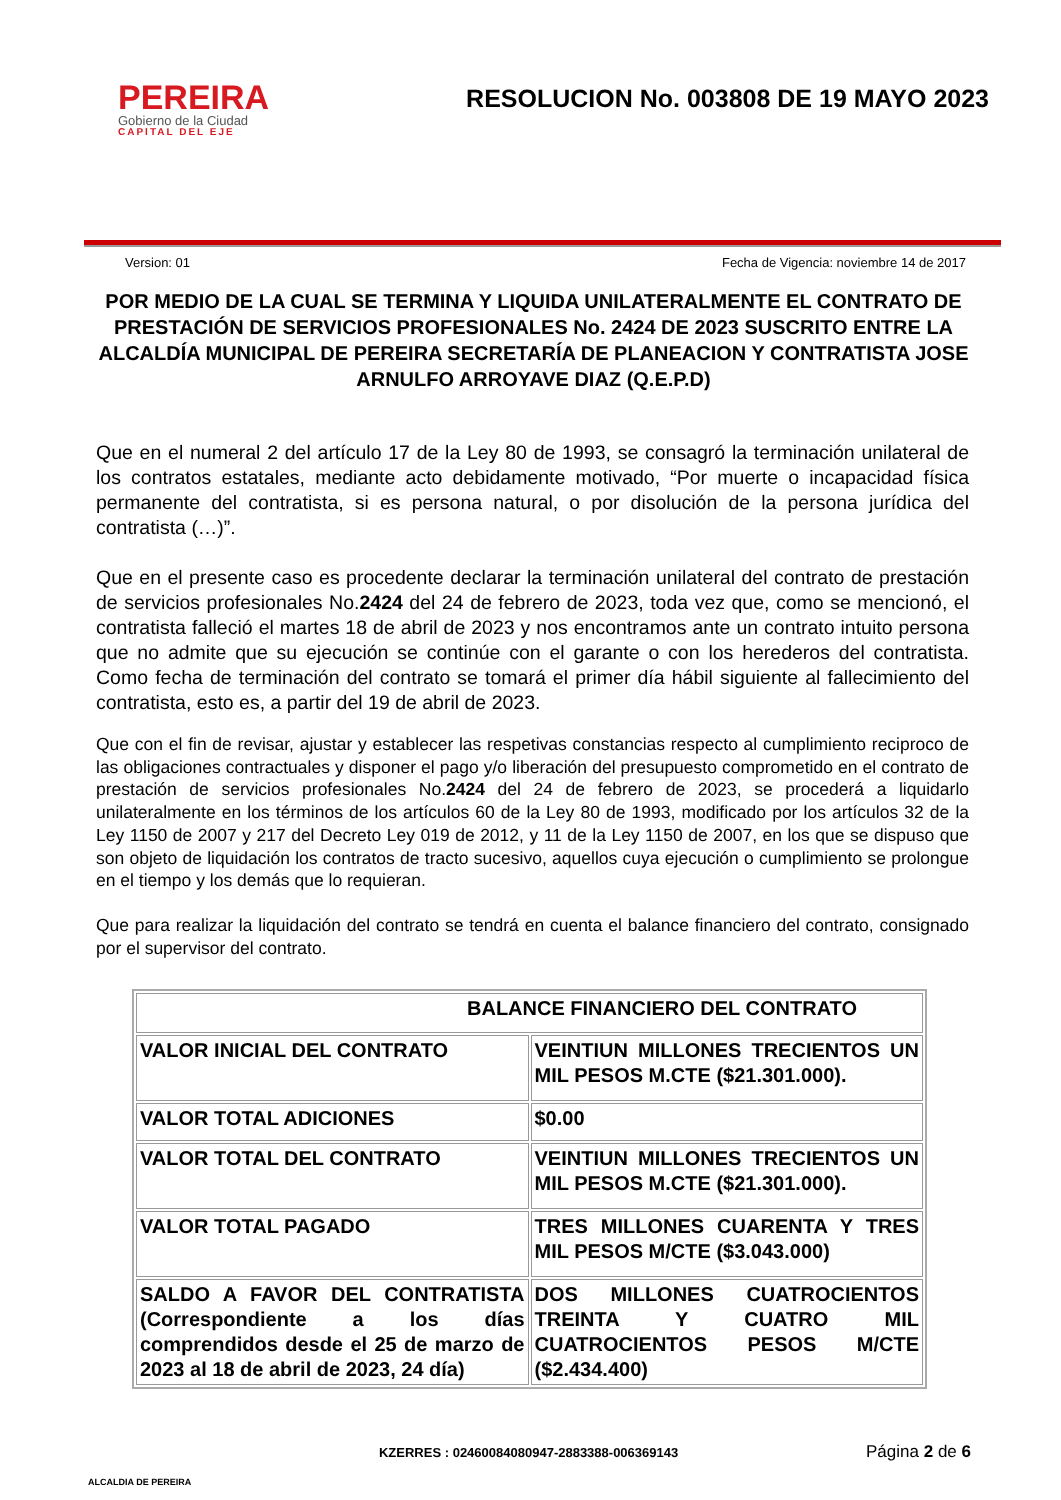PEREIRA
Gobierno de la Ciudad
CAPITAL DEL EJE
RESOLUCION No. 003808 DE 19 MAYO 2023
Version: 01 Fecha de Vigencia: noviembre 14 de 2017
POR MEDIO DE LA CUAL SE TERMINA Y LIQUIDA UNILATERALMENTE EL CONTRATO DE PRESTACIÓN DE SERVICIOS PROFESIONALES No. 2424 DE 2023 SUSCRITO ENTRE LA ALCALDÍA MUNICIPAL DE PEREIRA SECRETARÍA DE PLANEACION Y CONTRATISTA JOSE ARNULFO ARROYAVE DIAZ (Q.E.P.D)
Que en el numeral 2 del artículo 17 de la Ley 80 de 1993, se consagró la terminación unilateral de los contratos estatales, mediante acto debidamente motivado, “Por muerte o incapacidad física permanente del contratista, si es persona natural, o por disolución de la persona jurídica del contratista (…)”.
Que en el presente caso es procedente declarar la terminación unilateral del contrato de prestación de servicios profesionales No.2424 del 24 de febrero de 2023, toda vez que, como se mencionó, el contratista falleció el martes 18 de abril de 2023 y nos encontramos ante un contrato intuito persona que no admite que su ejecución se continúe con el garante o con los herederos del contratista. Como fecha de terminación del contrato se tomará el primer día hábil siguiente al fallecimiento del contratista, esto es, a partir del 19 de abril de 2023.
Que con el fin de revisar, ajustar y establecer las respetivas constancias respecto al cumplimiento reciproco de las obligaciones contractuales y disponer el pago y/o liberación del presupuesto comprometido en el contrato de prestación de servicios profesionales No.2424 del 24 de febrero de 2023, se procederá a liquidarlo unilateralmente en los términos de los artículos 60 de la Ley 80 de 1993, modificado por los artículos 32 de la Ley 1150 de 2007 y 217 del Decreto Ley 019 de 2012, y 11 de la Ley 1150 de 2007, en los que se dispuso que son objeto de liquidación los contratos de tracto sucesivo, aquellos cuya ejecución o cumplimiento se prolongue en el tiempo y los demás que lo requieran.
Que para realizar la liquidación del contrato se tendrá en cuenta el balance financiero del contrato, consignado por el supervisor del contrato.
| BALANCE FINANCIERO DEL CONTRATO | |
| --- | --- |
| VALOR INICIAL DEL CONTRATO | VEINTIUN MILLONES TRECIENTOS UN MIL PESOS M.CTE ($21.301.000). |
| VALOR TOTAL ADICIONES | $0.00 |
| VALOR TOTAL DEL CONTRATO | VEINTIUN MILLONES TRECIENTOS UN MIL PESOS M.CTE ($21.301.000). |
| VALOR TOTAL PAGADO | TRES MILLONES CUARENTA Y TRES MIL PESOS M/CTE ($3.043.000) |
| SALDO A FAVOR DEL CONTRATISTA (Correspondiente a los días comprendidos desde el 25 de marzo de 2023 al 18 de abril de 2023, 24 día) | DOS MILLONES CUATROCIENTOS TREINTA Y CUATRO MIL CUATROCIENTOS PESOS M/CTE ($2.434.400) |
ALCALDIA DE PEREIRA KZERRES : 02460084080947-2883388-006369143 Página 2 de 6